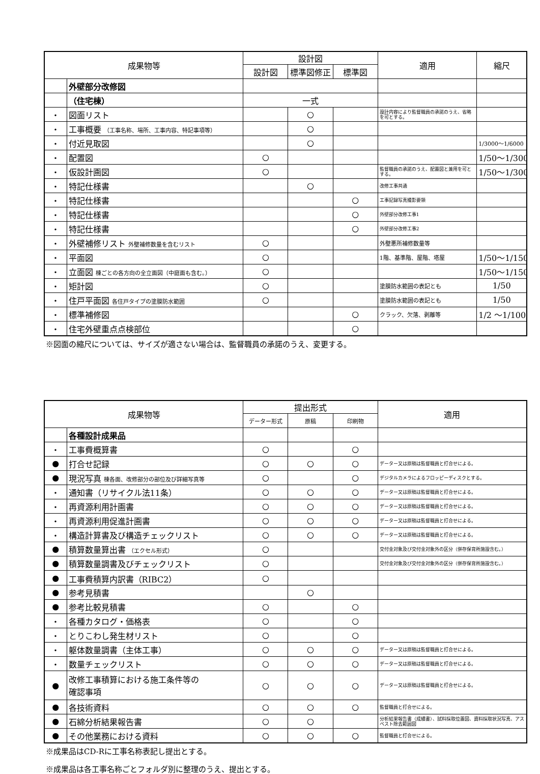| 成果物等 | | 設計図 | | | 適用 | 縮尺 |
| --- | --- | --- | --- | --- | --- | --- |
| | | 設計図 | 標準図修正 | 標準図 | | |
| | 外壁部分改修図 | | | | | |
| | （住宅棟） | 一式 | | | | |
| ・ | 図面リスト | | ○ | | 設計内容により監督職員の承諾のうえ、省略を可とする。 | |
| ・ | 工事概要 （工事名称、場所、工事内容、特記事項等） | | ○ | | | |
| ・ | 付近見取図 | | ○ | | | 1/3000～1/6000 |
| ・ | 配置図 | ○ | | | | 1/50～1/300 |
| ・ | 仮設計画図 | ○ | | | 監督職員の承諾のうえ、配置図と兼用を可とする。 | 1/50～1/300 |
| ・ | 特記仕様書 | | ○ | | 改修工事共通 | |
| ・ | 特記仕様書 | | | ○ | 工事記録写真撮影要領 | |
| ・ | 特記仕様書 | | | ○ | 外壁部分改修工事1 | |
| ・ | 特記仕様書 | | | ○ | 外壁部分改修工事2 | |
| ・ | 外壁補修リスト 外壁補修数量を含むリスト | ○ | | | 外壁悪所補修数量等 | |
| ・ | 平面図 | ○ | | | 1階、基準階、屋階、塔屋 | 1/50～1/150 |
| ・ | 立面図 棟ごとの各方向の全立面図（中庭面も含む。） | ○ | | | | 1/50～1/150 |
| ・ | 矩計図 | ○ | | | 塗膜防水範囲の表記とも | 1/50 |
| ・ | 住戸平面図 各住戸タイプの塗膜防水範囲 | ○ | | | 塗膜防水範囲の表記とも | 1/50 |
| ・ | 標準補修図 | | | ○ | クラック、欠落、剥離等 | 1/2 ～1/100 |
| ・ | 住宅外壁重点点検部位 | | | ○ | | |
※図面の縮尺については、サイズが適さない場合は、監督職員の承諾のうえ、変更する。
| 成果物等 | | 提出形式 | | | 適用 |
| --- | --- | --- | --- | --- | --- |
| | | データー形式 | 原稿 | 印刷物 | |
| | 各種設計成果品 | | | | |
| ・ | 工事費概算書 | ○ | | ○ | |
| ● | 打合せ記録 | ○ | ○ | ○ | データー又は原稿は監督職員と打合せによる。 |
| ● | 現況写真 棟各面、改修部分の部位及び詳細写真等 | ○ | | ○ | デジタルカメラによるフロッピーディスクとする。 |
| ・ | 通知書（リサイクル法11条） | ○ | ○ | ○ | データー又は原稿は監督職員と打合せによる。 |
| ・ | 再資源利用計画書 | ○ | ○ | ○ | データー又は原稿は監督職員と打合せによる。 |
| ・ | 再資源利用促進計画書 | ○ | ○ | ○ | データー又は原稿は監督職員と打合せによる。 |
| ・ | 構造計算書及び構造チェックリスト | ○ | ○ | ○ | データー又は原稿は監督職員と打合せによる。 |
| ● | 積算数量算出書 （エクセル形式） | ○ | | | 交付金対象及び交付金対象外の区分（併存保育所施設含む。） |
| ● | 積算数量調書及びチェックリスト | ○ | | | 交付金対象及び交付金対象外の区分（併存保育所施設含む。） |
| ● | 工事費積算内訳書（RIBC2） | ○ | | | |
| ● | 参考見積書 | | ○ | | |
| ● | 参考比較見積書 | ○ | | ○ | |
| ・ | 各種カタログ・価格表 | ○ | | ○ | |
| ・ | とりこわし発生材リスト | ○ | | ○ | |
| ・ | 躯体数量調書（主体工事） | ○ | ○ | ○ | データー又は原稿は監督職員と打合せによる。 |
| ・ | 数量チェックリスト | ○ | ○ | ○ | データー又は原稿は監督職員と打合せによる。 |
| ● | 改修工事積算における施工条件等の 確認事項 | ○ | ○ | ○ | データー又は原稿は監督職員と打合せによる。 |
| ● | 各技術資料 | ○ | ○ | ○ | 監督職員と打合せによる。 |
| ● | 石綿分析結果報告書 | ○ | ○ | | 分析結果報告書（成績書）、試料採取位置図、資料採取状況写真、アスベスト除去範囲図 |
| ● | その他業務における資料 | ○ | ○ | ○ | 監督職員と打合せによる。 |
※成果品はCD-Rに工事名称表記し提出とする。
※成果品は各工事名称ごとフォルダ別に整理のうえ、提出とする。